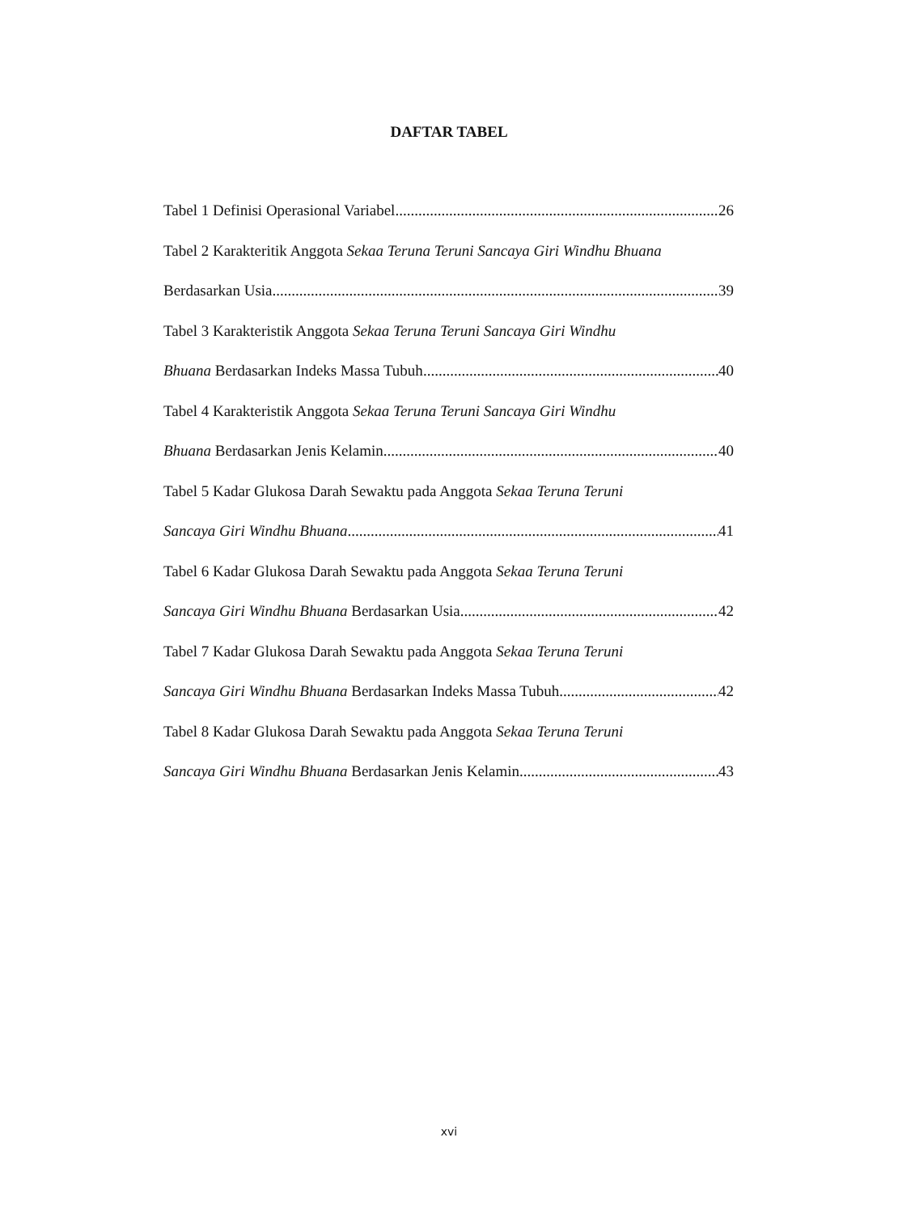DAFTAR TABEL
Tabel 1 Definisi Operasional Variabel 26
Tabel 2 Karakteritik Anggota Sekaa Teruna Teruni Sancaya Giri Windhu Bhuana
Berdasarkan Usia 39
Tabel 3 Karakteristik Anggota Sekaa Teruna Teruni Sancaya Giri Windhu
Bhuana Berdasarkan Indeks Massa Tubuh 40
Tabel 4 Karakteristik Anggota Sekaa Teruna Teruni Sancaya Giri Windhu
Bhuana Berdasarkan Jenis Kelamin 40
Tabel 5 Kadar Glukosa Darah Sewaktu pada Anggota Sekaa Teruna Teruni
Sancaya Giri Windhu Bhuana 41
Tabel 6 Kadar Glukosa Darah Sewaktu pada Anggota Sekaa Teruna Teruni
Sancaya Giri Windhu Bhuana Berdasarkan Usia 42
Tabel 7 Kadar Glukosa Darah Sewaktu pada Anggota Sekaa Teruna Teruni
Sancaya Giri Windhu Bhuana Berdasarkan Indeks Massa Tubuh 42
Tabel 8 Kadar Glukosa Darah Sewaktu pada Anggota Sekaa Teruna Teruni
Sancaya Giri Windhu Bhuana Berdasarkan Jenis Kelamin 43
xvi